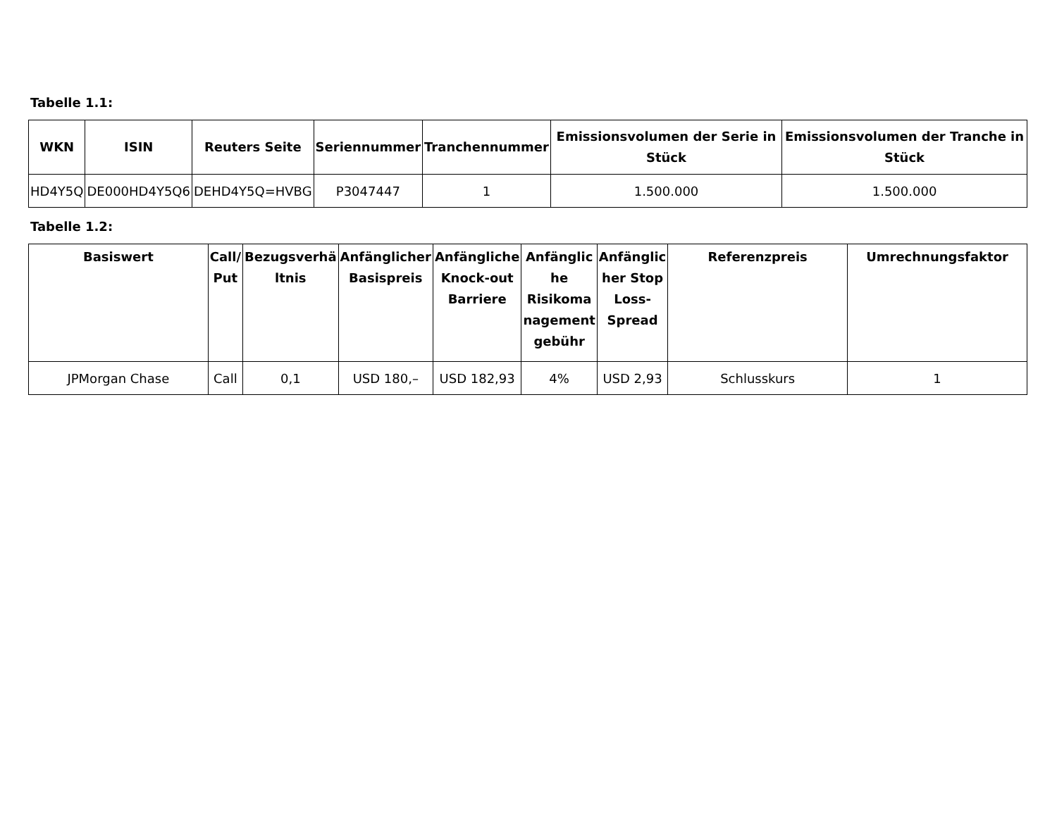Tabelle 1.1:
| WKN | ISIN | Reuters Seite | Seriennummer | Tranchennummer | Emissionsvolumen der Serie in Stück | Emissionsvolumen der Tranche in Stück |
| --- | --- | --- | --- | --- | --- | --- |
| HD4Y5Q | DE000HD4Y5Q6 | DEHD4Y5Q=HVBG | P3047447 | 1 | 1.500.000 | 1.500.000 |
Tabelle 1.2:
| Basiswert | Call/ Put | Bezugsverhä ltnis | Anfänglicher Basispreis | Anfängliche Knock-out Barriere | Anfänglic he Risikoma nagement gebühr | Anfänglic her Stop Loss-Spread | Referenzpreis | Umrechnungsfaktor |
| --- | --- | --- | --- | --- | --- | --- | --- | --- |
| JPMorgan Chase | Call | 0,1 | USD 180,– | USD 182,93 | 4% | USD 2,93 | Schlusskurs | 1 |